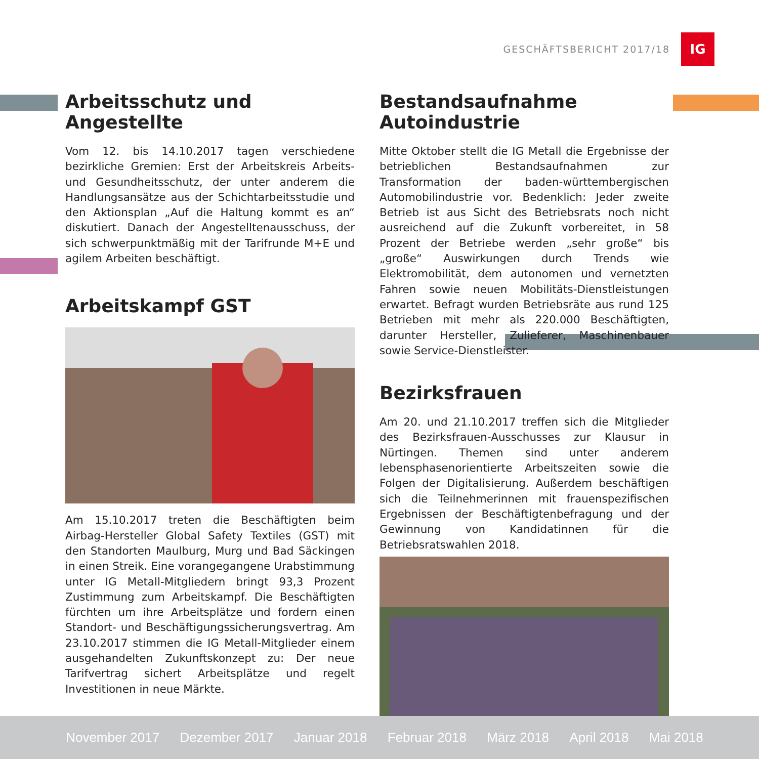GESCHÄFTSBERICHT 2017/18
IG
Arbeitsschutz und Angestellte
Vom 12. bis 14.10.2017 tagen verschiedene bezirkliche Gremien: Erst der Arbeitskreis Arbeits- und Gesundheitsschutz, der unter anderem die Handlungsansätze aus der Schichtarbeitsstudie und den Aktionsplan „Auf die Haltung kommt es an“ diskutiert. Danach der Angestelltenausschuss, der sich schwerpunktmäßig mit der Tarifrunde M+E und agilem Arbeiten beschäftigt.
Arbeitskampf GST
Am 15.10.2017 treten die Beschäftigten beim Airbag-Hersteller Global Safety Textiles (GST) mit den Standorten Maulburg, Murg und Bad Säckingen in einen Streik. Eine vorangegangene Urabstimmung unter IG Metall-Mitgliedern bringt 93,3 Prozent Zustimmung zum Arbeitskampf. Die Beschäftigten fürchten um ihre Arbeitsplätze und fordern einen Standort- und Beschäftigungssicherungsvertrag. Am 23.10.2017 stimmen die IG Metall-Mitglieder einem ausgehandelten Zukunftskonzept zu: Der neue Tarifvertrag sichert Arbeitsplätze und regelt Investitionen in neue Märkte.
Bestandsaufnahme Autoindustrie
Mitte Oktober stellt die IG Metall die Ergebnisse der betrieblichen Bestandsaufnahmen zur Transformation der baden-württembergischen Automobilindustrie vor. Bedenklich: Jeder zweite Betrieb ist aus Sicht des Betriebsrats noch nicht ausreichend auf die Zukunft vorbereitet, in 58 Prozent der Betriebe werden „sehr große“ bis „große“ Auswirkungen durch Trends wie Elektromobilität, dem autonomen und vernetzten Fahren sowie neuen Mobilitäts-Dienstleistungen erwartet. Befragt wurden Betriebsräte aus rund 125 Betrieben mit mehr als 220.000 Beschäftigten, darunter Hersteller, Zulieferer, Maschinenbauer sowie Service-Dienstleister.
Bezirksfrauen
Am 20. und 21.10.2017 treffen sich die Mitglieder des Bezirksfrauen-Ausschusses zur Klausur in Nürtingen. Themen sind unter anderem lebensphasenorientierte Arbeitszeiten sowie die Folgen der Digitalisierung. Außerdem beschäftigen sich die Teilnehmerinnen mit frauenspezifischen Ergebnissen der Beschäftigtenbefragung und der Gewinnung von Kandidatinnen für die Betriebsratswahlen 2018.
November 2017 Dezember 2017 Januar 2018 Februar 2018 März 2018 April 2018 Mai 2018